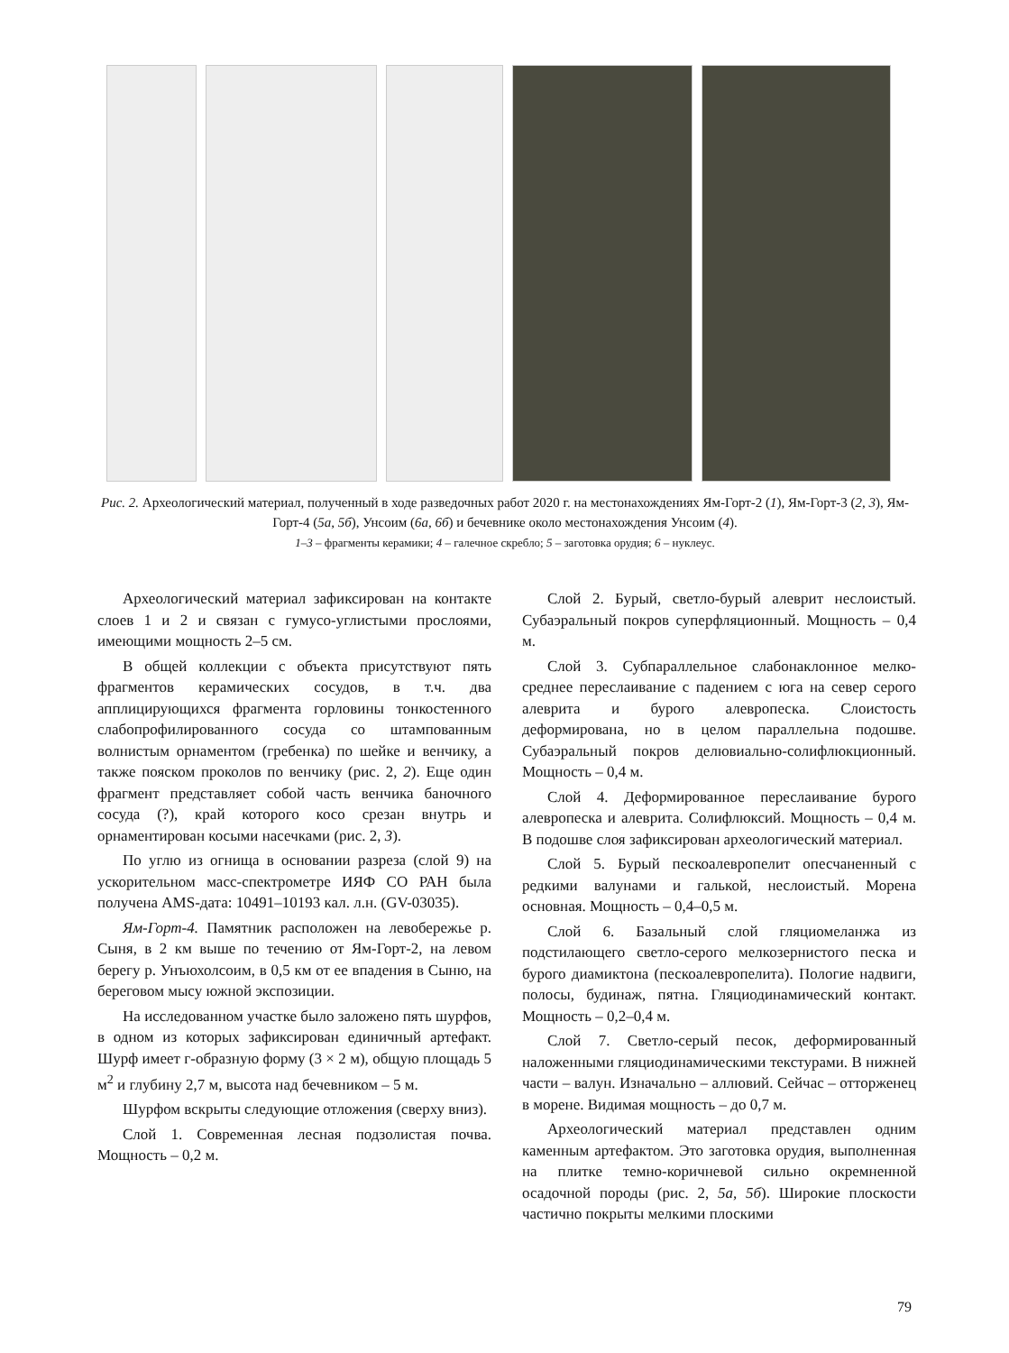Рис. 2. Археологический материал, полученный в ходе разведочных работ 2020 г. на местонахождениях Ям-Горт-2 (1), Ям-Горт-3 (2, 3), Ям-Горт-4 (5а, 5б), Унсоим (6а, 6б) и бечевнике около местонахождения Унсоим (4).
1–3 – фрагменты керамики; 4 – галечное скребло; 5 – заготовка орудия; 6 – нуклеус.
Археологический материал зафиксирован на контакте слоев 1 и 2 и связан с гумусо-углистыми прослоями, имеющими мощность 2–5 см.
В общей коллекции с объекта присутствуют пять фрагментов керамических сосудов, в т.ч. два апплицирующихся фрагмента горловины тонкостенного слабопрофилированного сосуда со штампованным волнистым орнаментом (гребенка) по шейке и венчику, а также пояском проколов по венчику (рис. 2, 2). Еще один фрагмент представляет собой часть венчика баночного сосуда (?), край которого косо срезан внутрь и орнаментирован косыми насечками (рис. 2, 3).
По углю из огнища в основании разреза (слой 9) на ускорительном масс-спектрометре ИЯФ СО РАН была получена AMS-дата: 10491–10193 кал. л.н. (GV-03035).
Ям-Горт-4. Памятник расположен на левобережье р. Сыня, в 2 км выше по течению от Ям-Горт-2, на левом берегу р. Унъюхолсоим, в 0,5 км от ее впадения в Сыню, на береговом мысу южной экспозиции.
На исследованном участке было заложено пять шурфов, в одном из которых зафиксирован единичный артефакт. Шурф имеет г-образную форму (3 × 2 м), общую площадь 5 м<sup>2</sup> и глубину 2,7 м, высота над бечевником – 5 м.
Шурфом вскрыты следующие отложения (сверху вниз).
Слой 1. Современная лесная подзолистая почва. Мощность – 0,2 м.
Слой 2. Бурый, светло-бурый алеврит неслоистый. Субаэральный покров суперфляционный. Мощность – 0,4 м.
Слой 3. Субпараллельное слабонаклонное мелко-среднее переслаивание с падением с юга на север серого алеврита и бурого алевропеска. Слоистость деформирована, но в целом параллельна подошве. Субаэральный покров делювиально-солифлюкционный. Мощность – 0,4 м.
Слой 4. Деформированное переслаивание бурого алевропеска и алеврита. Солифлюксий. Мощность – 0,4 м. В подошве слоя зафиксирован археологический материал.
Слой 5. Бурый пескоалевропелит опесчаненный с редкими валунами и галькой, неслоистый. Морена основная. Мощность – 0,4–0,5 м.
Слой 6. Базальный слой гляциомеланжа из подстилающего светло-серого мелкозернистого песка и бурого диамиктона (пескоалевропелита). Пологие надвиги, полосы, будинаж, пятна. Гляциодинамический контакт. Мощность – 0,2–0,4 м.
Слой 7. Светло-серый песок, деформированный наложенными гляциодинамическими текстурами. В нижней части – валун. Изначально – аллювий. Сейчас – отторженец в морене. Видимая мощность – до 0,7 м.
Археологический материал представлен одним каменным артефактом. Это заготовка орудия, выполненная на плитке темно-коричневой сильно окремненной осадочной породы (рис. 2, 5а, 5б). Широкие плоскости частично покрыты мелкими плоскими
79